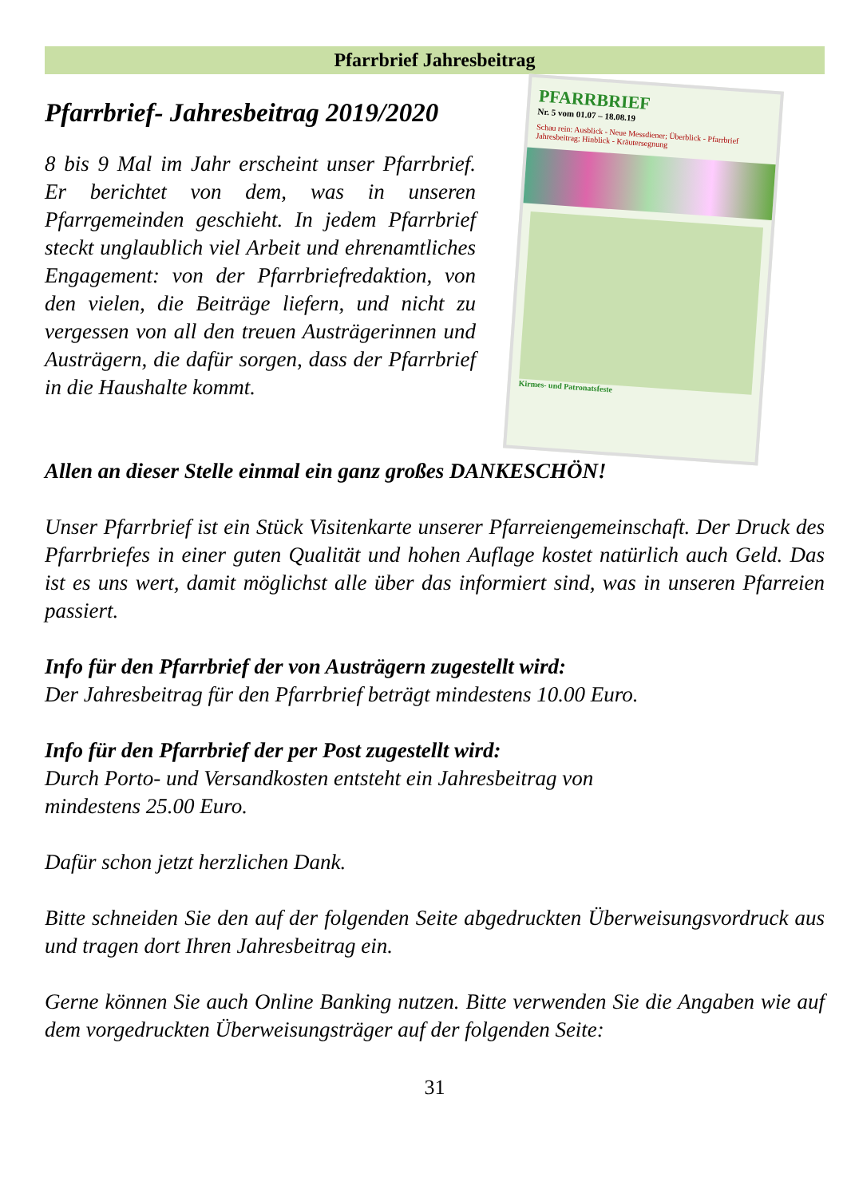Pfarrbrief Jahresbeitrag
Pfarrbrief- Jahresbeitrag 2019/2020
8 bis 9 Mal im Jahr erscheint unser Pfarrbrief. Er berichtet von dem, was in unseren Pfarrgemeinden geschieht. In jedem Pfarrbrief steckt unglaublich viel Arbeit und ehrenamtliches Engagement: von der Pfarrbriefredaktion, von den vielen, die Beiträge liefern, und nicht zu vergessen von all den treuen Austrägerinnen und Austrägern, die dafür sorgen, dass der Pfarrbrief in die Haushalte kommt.
PFARRBRIEF
Nr. 5 vom 01.07 – 18.08.19
Schau rein: Ausblick - Neue Messdiener; Überblick - Pfarrbrief Jahresbeitrag; Hinblick - Kräutersegnung
Kirmes- und Patronatsfeste
Allen an dieser Stelle einmal ein ganz großes DANKESCHÖN!
Unser Pfarrbrief ist ein Stück Visitenkarte unserer Pfarreiengemeinschaft. Der Druck des Pfarrbriefes in einer guten Qualität und hohen Auflage kostet natürlich auch Geld. Das ist es uns wert, damit möglichst alle über das informiert sind, was in unseren Pfarreien passiert.
Info für den Pfarrbrief der von Austrägern zugestellt wird:
Der Jahresbeitrag für den Pfarrbrief beträgt mindestens 10.00 Euro.
Info für den Pfarrbrief der per Post zugestellt wird:
Durch Porto- und Versandkosten entsteht ein Jahresbeitrag von
mindestens 25.00 Euro.
Dafür schon jetzt herzlichen Dank.
Bitte schneiden Sie den auf der folgenden Seite abgedruckten Überweisungsvordruck aus und tragen dort Ihren Jahresbeitrag ein.
Gerne können Sie auch Online Banking nutzen. Bitte verwenden Sie die Angaben wie auf dem vorgedruckten Überweisungsträger auf der folgenden Seite:
31